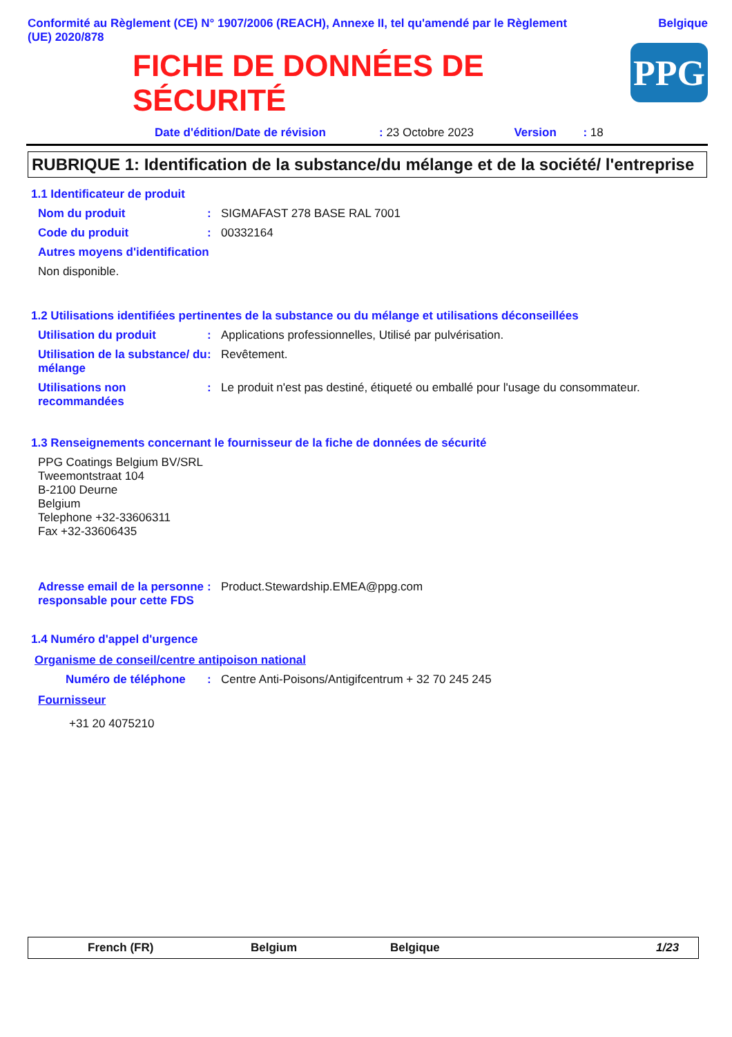Conformité au Règlement (CE) N° 1907/2006 (REACH), Annexe II, tel qu'amendé par le Règlement
(UE) 2020/878
Belgique
FICHE DE DONNÉES DE
SÉCURITÉ
PPG
Date d'édition/Date de révision: 23 Octobre 2023 Version: 18
RUBRIQUE 1: Identification de la substance/du mélange et de la société/ l'entreprise
1.1 Identificateur de produit
Nom du produit: SIGMAFAST 278 BASE RAL 7001
Code du produit: 00332164
Autres moyens d'identification
Non disponible.
1.2 Utilisations identifiées pertinentes de la substance ou du mélange et utilisations déconseillées
Utilisation du produit: Applications professionnelles, Utilisé par pulvérisation.
Utilisation de la substance/ du mélange: Revêtement.
Utilisations non recommandées: Le produit n'est pas destiné, étiqueté ou emballé pour l'usage du consommateur.
1.3 Renseignements concernant le fournisseur de la fiche de données de sécurité
PPG Coatings Belgium BV/SRL
Tweemontstraat 104
B-2100 Deurne
Belgium
Telephone +32-33606311
Fax +32-33606435
Adresse email de la personne responsable pour cette FDS: Product.Stewardship.EMEA@ppg.com
1.4 Numéro d'appel d'urgence
Organisme de conseil/centre antipoison national
Numéro de téléphone: Centre Anti-Poisons/Antigifcentrum + 32 70 245 245
Fournisseur
+31 20 4075210
French (FR) Belgium Belgique 1/23